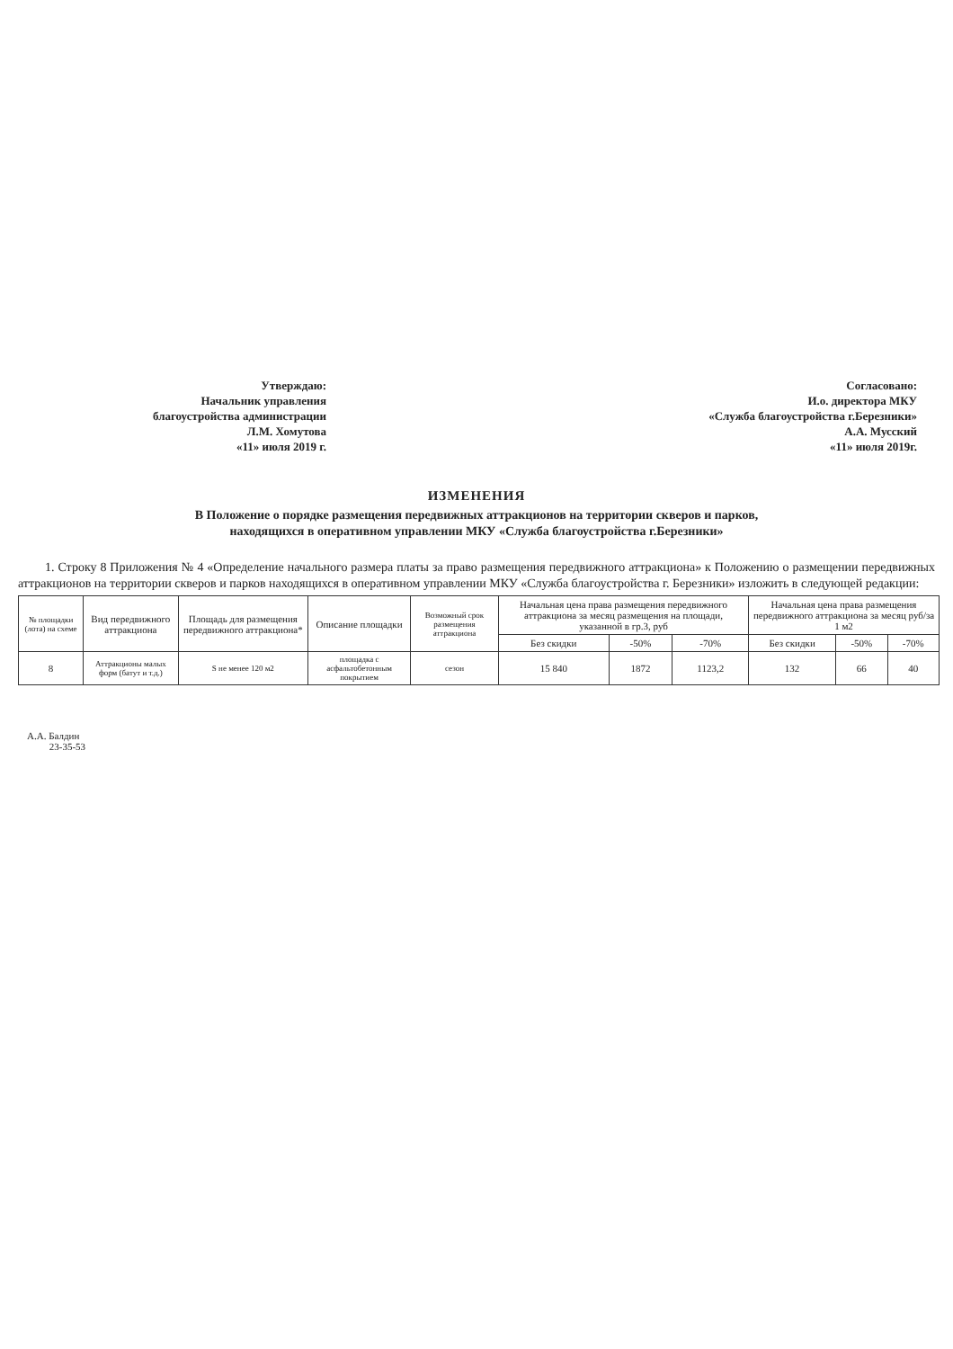Утверждаю:
Начальник управления
благоустройства администрации
Л.М. Хомутова
«11» июля 2019 г.
Согласовано:
И.о. директора МКУ
«Служба благоустройства г.Березники»
А.А. Мусский
«11» июля 2019г.
ИЗМЕНЕНИЯ
В Положение о порядке размещения передвижных аттракционов на территории скверов и парков, находящихся в оперативном управлении МКУ «Служба благоустройства г.Березники»
1. Строку 8 Приложения № 4 «Определение начального размера платы за право размещения передвижного аттракциона» к Положению о размещении передвижных аттракционов на территории скверов и парков находящихся в оперативном управлении МКУ «Служба благоустройства г. Березники» изложить в следующей редакции:
| № площадки (лота) на схеме | Вид передвижного аттракциона | Площадь для размещения передвижного аттракциона* | Описание площадки | Возможный срок размещения аттракциона | Начальная цена права размещения передвижного аттракциона за месяц размещения на площади, указанной в гр.3, руб | | | Начальная цена права размещения передвижного аттракциона за месяц руб/за 1 м2 | | |
| --- | --- | --- | --- | --- | --- | --- | --- | --- | --- | --- |
| | | | | | Без скидки | -50% | -70% | Без скидки | -50% | -70% |
| 8 | Аттракционы малых форм (батут и т.д.) | S не менее 120 м2 | площадка с асфальтобетонным покрытием | сезон | 15 840 | 1872 | 1123,2 | 132 | 66 | 40 |
А.А. Балдин
23-35-53